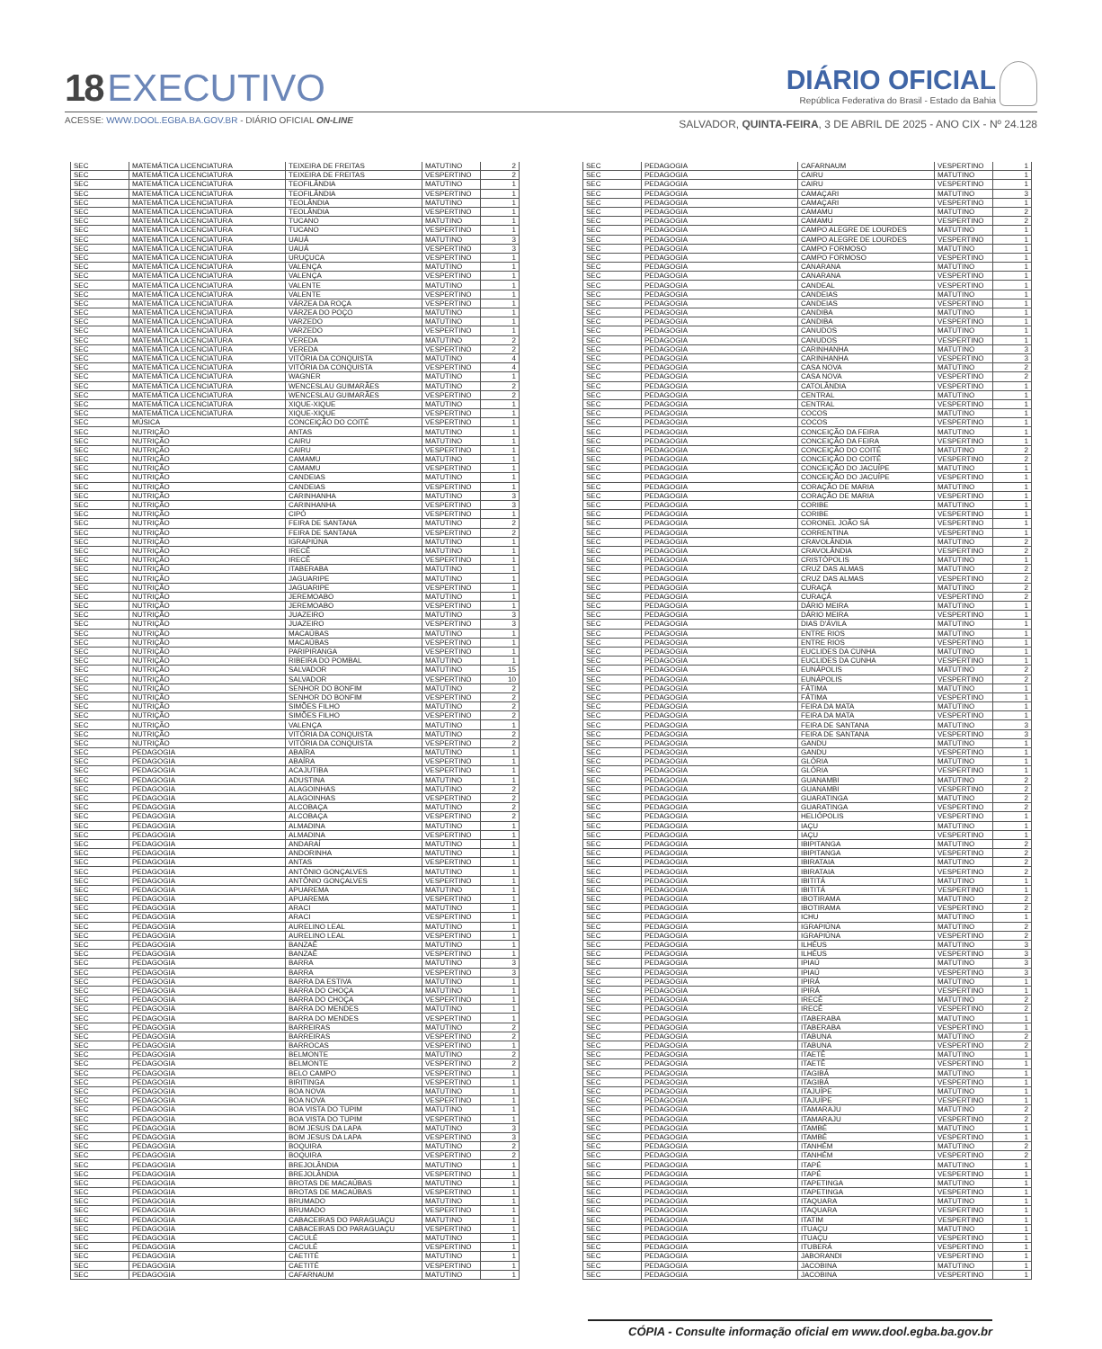18 EXECUTIVO
ACESSE: WWW.DOOL.EGBA.BA.GOV.BR - DIÁRIO OFICIAL ON-LINE
DIÁRIO OFICIAL
República Federativa do Brasil - Estado da Bahia
SALVADOR, QUINTA-FEIRA, 3 DE ABRIL DE 2025 - ANO CIX - Nº 24.128
| SEC | MATEMÁTICA LICENCIATURA | TEIXEIRA DE FREITAS | MATUTINO | 2 |
| SEC | MATEMÁTICA LICENCIATURA | TEIXEIRA DE FREITAS | VESPERTINO | 2 |
| SEC | MATEMÁTICA LICENCIATURA | TEOFILÂNDIA | MATUTINO | 1 |
| SEC | MATEMÁTICA LICENCIATURA | TEOFILÂNDIA | VESPERTINO | 1 |
| SEC | MATEMÁTICA LICENCIATURA | TEOLÂNDIA | MATUTINO | 1 |
| SEC | MATEMÁTICA LICENCIATURA | TEOLÂNDIA | VESPERTINO | 1 |
| SEC | MATEMÁTICA LICENCIATURA | TUCANO | MATUTINO | 1 |
| SEC | MATEMÁTICA LICENCIATURA | TUCANO | VESPERTINO | 1 |
| SEC | MATEMÁTICA LICENCIATURA | UAUÁ | MATUTINO | 3 |
| SEC | MATEMÁTICA LICENCIATURA | UAUÁ | VESPERTINO | 3 |
| SEC | MATEMÁTICA LICENCIATURA | URUÇUCA | VESPERTINO | 1 |
| SEC | MATEMÁTICA LICENCIATURA | VALENÇA | MATUTINO | 1 |
| SEC | MATEMÁTICA LICENCIATURA | VALENÇA | VESPERTINO | 1 |
| SEC | MATEMÁTICA LICENCIATURA | VALENTE | MATUTINO | 1 |
| SEC | MATEMÁTICA LICENCIATURA | VALENTE | VESPERTINO | 1 |
| SEC | MATEMÁTICA LICENCIATURA | VÁRZEA DA ROÇA | VESPERTINO | 1 |
| SEC | MATEMÁTICA LICENCIATURA | VÁRZEA DO POÇO | MATUTINO | 1 |
| SEC | MATEMÁTICA LICENCIATURA | VARZEDO | MATUTINO | 1 |
| SEC | MATEMÁTICA LICENCIATURA | VARZEDO | VESPERTINO | 1 |
| SEC | MATEMÁTICA LICENCIATURA | VEREDA | MATUTINO | 2 |
| SEC | MATEMÁTICA LICENCIATURA | VEREDA | VESPERTINO | 2 |
| SEC | MATEMÁTICA LICENCIATURA | VITÓRIA DA CONQUISTA | MATUTINO | 4 |
| SEC | MATEMÁTICA LICENCIATURA | VITÓRIA DA CONQUISTA | VESPERTINO | 4 |
| SEC | MATEMÁTICA LICENCIATURA | WAGNER | MATUTINO | 1 |
| SEC | MATEMÁTICA LICENCIATURA | WENCESLAU GUIMARÃES | MATUTINO | 2 |
| SEC | MATEMÁTICA LICENCIATURA | WENCESLAU GUIMARÃES | VESPERTINO | 2 |
| SEC | MATEMÁTICA LICENCIATURA | XIQUE-XIQUE | MATUTINO | 1 |
| SEC | MATEMÁTICA LICENCIATURA | XIQUE-XIQUE | VESPERTINO | 1 |
| SEC | MÚSICA | CONCEIÇÃO DO COITÉ | VESPERTINO | 1 |
| SEC | NUTRIÇÃO | ANTAS | MATUTINO | 1 |
| SEC | NUTRIÇÃO | CAIRU | MATUTINO | 1 |
| SEC | NUTRIÇÃO | CAIRU | VESPERTINO | 1 |
| SEC | NUTRIÇÃO | CAMAMU | MATUTINO | 1 |
| SEC | NUTRIÇÃO | CAMAMU | VESPERTINO | 1 |
| SEC | NUTRIÇÃO | CANDEIAS | MATUTINO | 1 |
| SEC | NUTRIÇÃO | CANDEIAS | VESPERTINO | 1 |
| SEC | NUTRIÇÃO | CARINHANHA | MATUTINO | 3 |
| SEC | NUTRIÇÃO | CARINHANHA | VESPERTINO | 3 |
| SEC | NUTRIÇÃO | CIPÓ | VESPERTINO | 1 |
| SEC | NUTRIÇÃO | FEIRA DE SANTANA | MATUTINO | 2 |
| SEC | NUTRIÇÃO | FEIRA DE SANTANA | VESPERTINO | 2 |
| SEC | NUTRIÇÃO | IGRAPIÚNA | MATUTINO | 1 |
| SEC | NUTRIÇÃO | IRECÊ | MATUTINO | 1 |
| SEC | NUTRIÇÃO | IRECÊ | VESPERTINO | 1 |
| SEC | NUTRIÇÃO | ITABERABA | MATUTINO | 1 |
| SEC | NUTRIÇÃO | JAGUARIPE | MATUTINO | 1 |
| SEC | NUTRIÇÃO | JAGUARIPE | VESPERTINO | 1 |
| SEC | NUTRIÇÃO | JEREMOABO | MATUTINO | 1 |
| SEC | NUTRIÇÃO | JEREMOABO | VESPERTINO | 1 |
| SEC | NUTRIÇÃO | JUAZEIRO | MATUTINO | 3 |
| SEC | NUTRIÇÃO | JUAZEIRO | VESPERTINO | 3 |
| SEC | NUTRIÇÃO | MACAÚBAS | MATUTINO | 1 |
| SEC | NUTRIÇÃO | MACAÚBAS | VESPERTINO | 1 |
| SEC | NUTRIÇÃO | PARIPIRANGA | VESPERTINO | 1 |
| SEC | NUTRIÇÃO | RIBEIRA DO POMBAL | MATUTINO | 1 |
| SEC | NUTRIÇÃO | SALVADOR | MATUTINO | 15 |
| SEC | NUTRIÇÃO | SALVADOR | VESPERTINO | 10 |
| SEC | NUTRIÇÃO | SENHOR DO BONFIM | MATUTINO | 2 |
| SEC | NUTRIÇÃO | SENHOR DO BONFIM | VESPERTINO | 2 |
| SEC | NUTRIÇÃO | SIMÕES FILHO | MATUTINO | 2 |
| SEC | NUTRIÇÃO | SIMÕES FILHO | VESPERTINO | 2 |
| SEC | NUTRIÇÃO | VALENÇA | MATUTINO | 1 |
| SEC | NUTRIÇÃO | VITÓRIA DA CONQUISTA | MATUTINO | 2 |
| SEC | NUTRIÇÃO | VITÓRIA DA CONQUISTA | VESPERTINO | 2 |
| SEC | PEDAGOGIA | ABAÍRA | MATUTINO | 1 |
| SEC | PEDAGOGIA | ABAÍRA | VESPERTINO | 1 |
| SEC | PEDAGOGIA | ACAJUTIBA | VESPERTINO | 1 |
| SEC | PEDAGOGIA | ADUSTINA | MATUTINO | 1 |
| SEC | PEDAGOGIA | ALAGOINHAS | MATUTINO | 2 |
| SEC | PEDAGOGIA | ALAGOINHAS | VESPERTINO | 2 |
| SEC | PEDAGOGIA | ALCOBAÇA | MATUTINO | 2 |
| SEC | PEDAGOGIA | ALCOBAÇA | VESPERTINO | 2 |
| SEC | PEDAGOGIA | ALMADINA | MATUTINO | 1 |
| SEC | PEDAGOGIA | ALMADINA | VESPERTINO | 1 |
| SEC | PEDAGOGIA | ANDARAÍ | MATUTINO | 1 |
| SEC | PEDAGOGIA | ANDORINHA | MATUTINO | 1 |
| SEC | PEDAGOGIA | ANTAS | VESPERTINO | 1 |
| SEC | PEDAGOGIA | ANTÔNIO GONÇALVES | MATUTINO | 1 |
| SEC | PEDAGOGIA | ANTÔNIO GONÇALVES | VESPERTINO | 1 |
| SEC | PEDAGOGIA | APUAREMA | MATUTINO | 1 |
| SEC | PEDAGOGIA | APUAREMA | VESPERTINO | 1 |
| SEC | PEDAGOGIA | ARACI | MATUTINO | 1 |
| SEC | PEDAGOGIA | ARACI | VESPERTINO | 1 |
| SEC | PEDAGOGIA | AURELINO LEAL | MATUTINO | 1 |
| SEC | PEDAGOGIA | AURELINO LEAL | VESPERTINO | 1 |
| SEC | PEDAGOGIA | BANZAÊ | MATUTINO | 1 |
| SEC | PEDAGOGIA | BANZAÊ | VESPERTINO | 1 |
| SEC | PEDAGOGIA | BARRA | MATUTINO | 3 |
| SEC | PEDAGOGIA | BARRA | VESPERTINO | 3 |
| SEC | PEDAGOGIA | BARRA DA ESTIVA | MATUTINO | 1 |
| SEC | PEDAGOGIA | BARRA DO CHOÇA | MATUTINO | 1 |
| SEC | PEDAGOGIA | BARRA DO CHOÇA | VESPERTINO | 1 |
| SEC | PEDAGOGIA | BARRA DO MENDES | MATUTINO | 1 |
| SEC | PEDAGOGIA | BARRA DO MENDES | VESPERTINO | 1 |
| SEC | PEDAGOGIA | BARREIRAS | MATUTINO | 2 |
| SEC | PEDAGOGIA | BARREIRAS | VESPERTINO | 2 |
| SEC | PEDAGOGIA | BARROCAS | VESPERTINO | 1 |
| SEC | PEDAGOGIA | BELMONTE | MATUTINO | 2 |
| SEC | PEDAGOGIA | BELMONTE | VESPERTINO | 2 |
| SEC | PEDAGOGIA | BELO CAMPO | VESPERTINO | 1 |
| SEC | PEDAGOGIA | BIRITINGA | VESPERTINO | 1 |
| SEC | PEDAGOGIA | BOA NOVA | MATUTINO | 1 |
| SEC | PEDAGOGIA | BOA NOVA | VESPERTINO | 1 |
| SEC | PEDAGOGIA | BOA VISTA DO TUPIM | MATUTINO | 1 |
| SEC | PEDAGOGIA | BOA VISTA DO TUPIM | VESPERTINO | 1 |
| SEC | PEDAGOGIA | BOM JESUS DA LAPA | MATUTINO | 3 |
| SEC | PEDAGOGIA | BOM JESUS DA LAPA | VESPERTINO | 3 |
| SEC | PEDAGOGIA | BOQUIRA | MATUTINO | 2 |
| SEC | PEDAGOGIA | BOQUIRA | VESPERTINO | 2 |
| SEC | PEDAGOGIA | BREJOLÂNDIA | MATUTINO | 1 |
| SEC | PEDAGOGIA | BREJOLÂNDIA | VESPERTINO | 1 |
| SEC | PEDAGOGIA | BROTAS DE MACAÚBAS | MATUTINO | 1 |
| SEC | PEDAGOGIA | BROTAS DE MACAÚBAS | VESPERTINO | 1 |
| SEC | PEDAGOGIA | BRUMADO | MATUTINO | 1 |
| SEC | PEDAGOGIA | BRUMADO | VESPERTINO | 1 |
| SEC | PEDAGOGIA | CABACEIRAS DO PARAGUAÇU | MATUTINO | 1 |
| SEC | PEDAGOGIA | CABACEIRAS DO PARAGUAÇU | VESPERTINO | 1 |
| SEC | PEDAGOGIA | CACULÉ | MATUTINO | 1 |
| SEC | PEDAGOGIA | CACULÉ | VESPERTINO | 1 |
| SEC | PEDAGOGIA | CAETITÉ | MATUTINO | 1 |
| SEC | PEDAGOGIA | CAETITÉ | VESPERTINO | 1 |
| SEC | PEDAGOGIA | CAFARNAUM | MATUTINO | 1 |
| SEC | PEDAGOGIA | CAFARNAUM | VESPERTINO | 1 |
| SEC | PEDAGOGIA | CAIRU | MATUTINO | 1 |
| SEC | PEDAGOGIA | CAIRU | VESPERTINO | 1 |
| SEC | PEDAGOGIA | CAMAÇARI | MATUTINO | 3 |
| SEC | PEDAGOGIA | CAMAÇARI | VESPERTINO | 1 |
| SEC | PEDAGOGIA | CAMAMU | MATUTINO | 2 |
| SEC | PEDAGOGIA | CAMAMU | VESPERTINO | 2 |
| SEC | PEDAGOGIA | CAMPO ALEGRE DE LOURDES | MATUTINO | 1 |
| SEC | PEDAGOGIA | CAMPO ALEGRE DE LOURDES | VESPERTINO | 1 |
| SEC | PEDAGOGIA | CAMPO FORMOSO | MATUTINO | 1 |
| SEC | PEDAGOGIA | CAMPO FORMOSO | VESPERTINO | 1 |
| SEC | PEDAGOGIA | CANARANA | MATUTINO | 1 |
| SEC | PEDAGOGIA | CANARANA | VESPERTINO | 1 |
| SEC | PEDAGOGIA | CANDEAL | VESPERTINO | 1 |
| SEC | PEDAGOGIA | CANDEIAS | MATUTINO | 1 |
| SEC | PEDAGOGIA | CANDEIAS | VESPERTINO | 1 |
| SEC | PEDAGOGIA | CANDIBA | MATUTINO | 1 |
| SEC | PEDAGOGIA | CANDIBA | VESPERTINO | 1 |
| SEC | PEDAGOGIA | CANUDOS | MATUTINO | 1 |
| SEC | PEDAGOGIA | CANUDOS | VESPERTINO | 1 |
| SEC | PEDAGOGIA | CARINHANHA | MATUTINO | 3 |
| SEC | PEDAGOGIA | CARINHANHA | VESPERTINO | 3 |
| SEC | PEDAGOGIA | CASA NOVA | MATUTINO | 2 |
| SEC | PEDAGOGIA | CASA NOVA | VESPERTINO | 2 |
| SEC | PEDAGOGIA | CATOLÂNDIA | VESPERTINO | 1 |
| SEC | PEDAGOGIA | CENTRAL | MATUTINO | 1 |
| SEC | PEDAGOGIA | CENTRAL | VESPERTINO | 1 |
| SEC | PEDAGOGIA | COCOS | MATUTINO | 1 |
| SEC | PEDAGOGIA | COCOS | VESPERTINO | 1 |
| SEC | PEDAGOGIA | CONCEIÇÃO DA FEIRA | MATUTINO | 1 |
| SEC | PEDAGOGIA | CONCEIÇÃO DA FEIRA | VESPERTINO | 1 |
| SEC | PEDAGOGIA | CONCEIÇÃO DO COITÉ | MATUTINO | 2 |
| SEC | PEDAGOGIA | CONCEIÇÃO DO COITÉ | VESPERTINO | 2 |
| SEC | PEDAGOGIA | CONCEIÇÃO DO JACUÍPE | MATUTINO | 1 |
| SEC | PEDAGOGIA | CONCEIÇÃO DO JACUÍPE | VESPERTINO | 1 |
| SEC | PEDAGOGIA | CORAÇÃO DE MARIA | MATUTINO | 1 |
| SEC | PEDAGOGIA | CORAÇÃO DE MARIA | VESPERTINO | 1 |
| SEC | PEDAGOGIA | CORIBE | MATUTINO | 1 |
| SEC | PEDAGOGIA | CORIBE | VESPERTINO | 1 |
| SEC | PEDAGOGIA | CORONEL JOÃO SÁ | VESPERTINO | 1 |
| SEC | PEDAGOGIA | CORRENTINA | VESPERTINO | 1 |
| SEC | PEDAGOGIA | CRAVOLÂNDIA | MATUTINO | 2 |
| SEC | PEDAGOGIA | CRAVOLÂNDIA | VESPERTINO | 2 |
| SEC | PEDAGOGIA | CRISTÓPOLIS | MATUTINO | 1 |
| SEC | PEDAGOGIA | CRUZ DAS ALMAS | MATUTINO | 2 |
| SEC | PEDAGOGIA | CRUZ DAS ALMAS | VESPERTINO | 2 |
| SEC | PEDAGOGIA | CURAÇÁ | MATUTINO | 2 |
| SEC | PEDAGOGIA | CURAÇÁ | VESPERTINO | 2 |
| SEC | PEDAGOGIA | DÁRIO MEIRA | MATUTINO | 1 |
| SEC | PEDAGOGIA | DÁRIO MEIRA | VESPERTINO | 1 |
| SEC | PEDAGOGIA | DIAS D'ÁVILA | MATUTINO | 1 |
| SEC | PEDAGOGIA | ENTRE RIOS | MATUTINO | 1 |
| SEC | PEDAGOGIA | ENTRE RIOS | VESPERTINO | 1 |
| SEC | PEDAGOGIA | EUCLIDES DA CUNHA | MATUTINO | 1 |
| SEC | PEDAGOGIA | EUCLIDES DA CUNHA | VESPERTINO | 1 |
| SEC | PEDAGOGIA | EUNÁPOLIS | MATUTINO | 2 |
| SEC | PEDAGOGIA | EUNÁPOLIS | VESPERTINO | 2 |
| SEC | PEDAGOGIA | FÁTIMA | MATUTINO | 1 |
| SEC | PEDAGOGIA | FÁTIMA | VESPERTINO | 1 |
| SEC | PEDAGOGIA | FEIRA DA MATA | MATUTINO | 1 |
| SEC | PEDAGOGIA | FEIRA DA MATA | VESPERTINO | 1 |
| SEC | PEDAGOGIA | FEIRA DE SANTANA | MATUTINO | 3 |
| SEC | PEDAGOGIA | FEIRA DE SANTANA | VESPERTINO | 3 |
| SEC | PEDAGOGIA | GANDU | MATUTINO | 1 |
| SEC | PEDAGOGIA | GANDU | VESPERTINO | 1 |
| SEC | PEDAGOGIA | GLÓRIA | MATUTINO | 1 |
| SEC | PEDAGOGIA | GLÓRIA | VESPERTINO | 1 |
| SEC | PEDAGOGIA | GUANAMBI | MATUTINO | 2 |
| SEC | PEDAGOGIA | GUANAMBI | VESPERTINO | 2 |
| SEC | PEDAGOGIA | GUARATINGA | MATUTINO | 2 |
| SEC | PEDAGOGIA | GUARATINGA | VESPERTINO | 2 |
| SEC | PEDAGOGIA | HELIÓPOLIS | VESPERTINO | 1 |
| SEC | PEDAGOGIA | IAÇU | MATUTINO | 1 |
| SEC | PEDAGOGIA | IAÇU | VESPERTINO | 1 |
| SEC | PEDAGOGIA | IBIPITANGA | MATUTINO | 2 |
| SEC | PEDAGOGIA | IBIPITANGA | VESPERTINO | 2 |
| SEC | PEDAGOGIA | IBIRATAIA | MATUTINO | 2 |
| SEC | PEDAGOGIA | IBIRATAIA | VESPERTINO | 2 |
| SEC | PEDAGOGIA | IBITITÁ | MATUTINO | 1 |
| SEC | PEDAGOGIA | IBITITÁ | VESPERTINO | 1 |
| SEC | PEDAGOGIA | IBOTIRAMA | MATUTINO | 2 |
| SEC | PEDAGOGIA | IBOTIRAMA | VESPERTINO | 2 |
| SEC | PEDAGOGIA | ICHU | MATUTINO | 1 |
| SEC | PEDAGOGIA | IGRAPIÚNA | MATUTINO | 2 |
| SEC | PEDAGOGIA | IGRAPIÚNA | VESPERTINO | 2 |
| SEC | PEDAGOGIA | ILHÉUS | MATUTINO | 3 |
| SEC | PEDAGOGIA | ILHÉUS | VESPERTINO | 3 |
| SEC | PEDAGOGIA | IPIAÚ | MATUTINO | 3 |
| SEC | PEDAGOGIA | IPIAÚ | VESPERTINO | 3 |
| SEC | PEDAGOGIA | IPIRÁ | MATUTINO | 1 |
| SEC | PEDAGOGIA | IPIRÁ | VESPERTINO | 1 |
| SEC | PEDAGOGIA | IRECÊ | MATUTINO | 2 |
| SEC | PEDAGOGIA | IRECÊ | VESPERTINO | 2 |
| SEC | PEDAGOGIA | ITABERABA | MATUTINO | 1 |
| SEC | PEDAGOGIA | ITABERABA | VESPERTINO | 1 |
| SEC | PEDAGOGIA | ITABUNA | MATUTINO | 2 |
| SEC | PEDAGOGIA | ITABUNA | VESPERTINO | 2 |
| SEC | PEDAGOGIA | ITAETÊ | MATUTINO | 1 |
| SEC | PEDAGOGIA | ITAETÊ | VESPERTINO | 1 |
| SEC | PEDAGOGIA | ITAGIBÁ | MATUTINO | 1 |
| SEC | PEDAGOGIA | ITAGIBÁ | VESPERTINO | 1 |
| SEC | PEDAGOGIA | ITAJUÍPE | MATUTINO | 1 |
| SEC | PEDAGOGIA | ITAJUÍPE | VESPERTINO | 1 |
| SEC | PEDAGOGIA | ITAMARAJU | MATUTINO | 2 |
| SEC | PEDAGOGIA | ITAMARAJU | VESPERTINO | 2 |
| SEC | PEDAGOGIA | ITAMBÉ | MATUTINO | 1 |
| SEC | PEDAGOGIA | ITAMBÉ | VESPERTINO | 1 |
| SEC | PEDAGOGIA | ITANHÉM | MATUTINO | 2 |
| SEC | PEDAGOGIA | ITANHÉM | VESPERTINO | 2 |
| SEC | PEDAGOGIA | ITAPÉ | MATUTINO | 1 |
| SEC | PEDAGOGIA | ITAPÉ | VESPERTINO | 1 |
| SEC | PEDAGOGIA | ITAPETINGA | MATUTINO | 1 |
| SEC | PEDAGOGIA | ITAPETINGA | VESPERTINO | 1 |
| SEC | PEDAGOGIA | ITAQUARA | MATUTINO | 1 |
| SEC | PEDAGOGIA | ITAQUARA | VESPERTINO | 1 |
| SEC | PEDAGOGIA | ITATIM | VESPERTINO | 1 |
| SEC | PEDAGOGIA | ITUAÇU | MATUTINO | 1 |
| SEC | PEDAGOGIA | ITUAÇU | VESPERTINO | 1 |
| SEC | PEDAGOGIA | ITUBERÁ | VESPERTINO | 1 |
| SEC | PEDAGOGIA | JABORANDI | VESPERTINO | 1 |
| SEC | PEDAGOGIA | JACOBINA | MATUTINO | 1 |
| SEC | PEDAGOGIA | JACOBINA | VESPERTINO | 1 |
CÓPIA - Consulte informação oficial em www.dool.egba.ba.gov.br